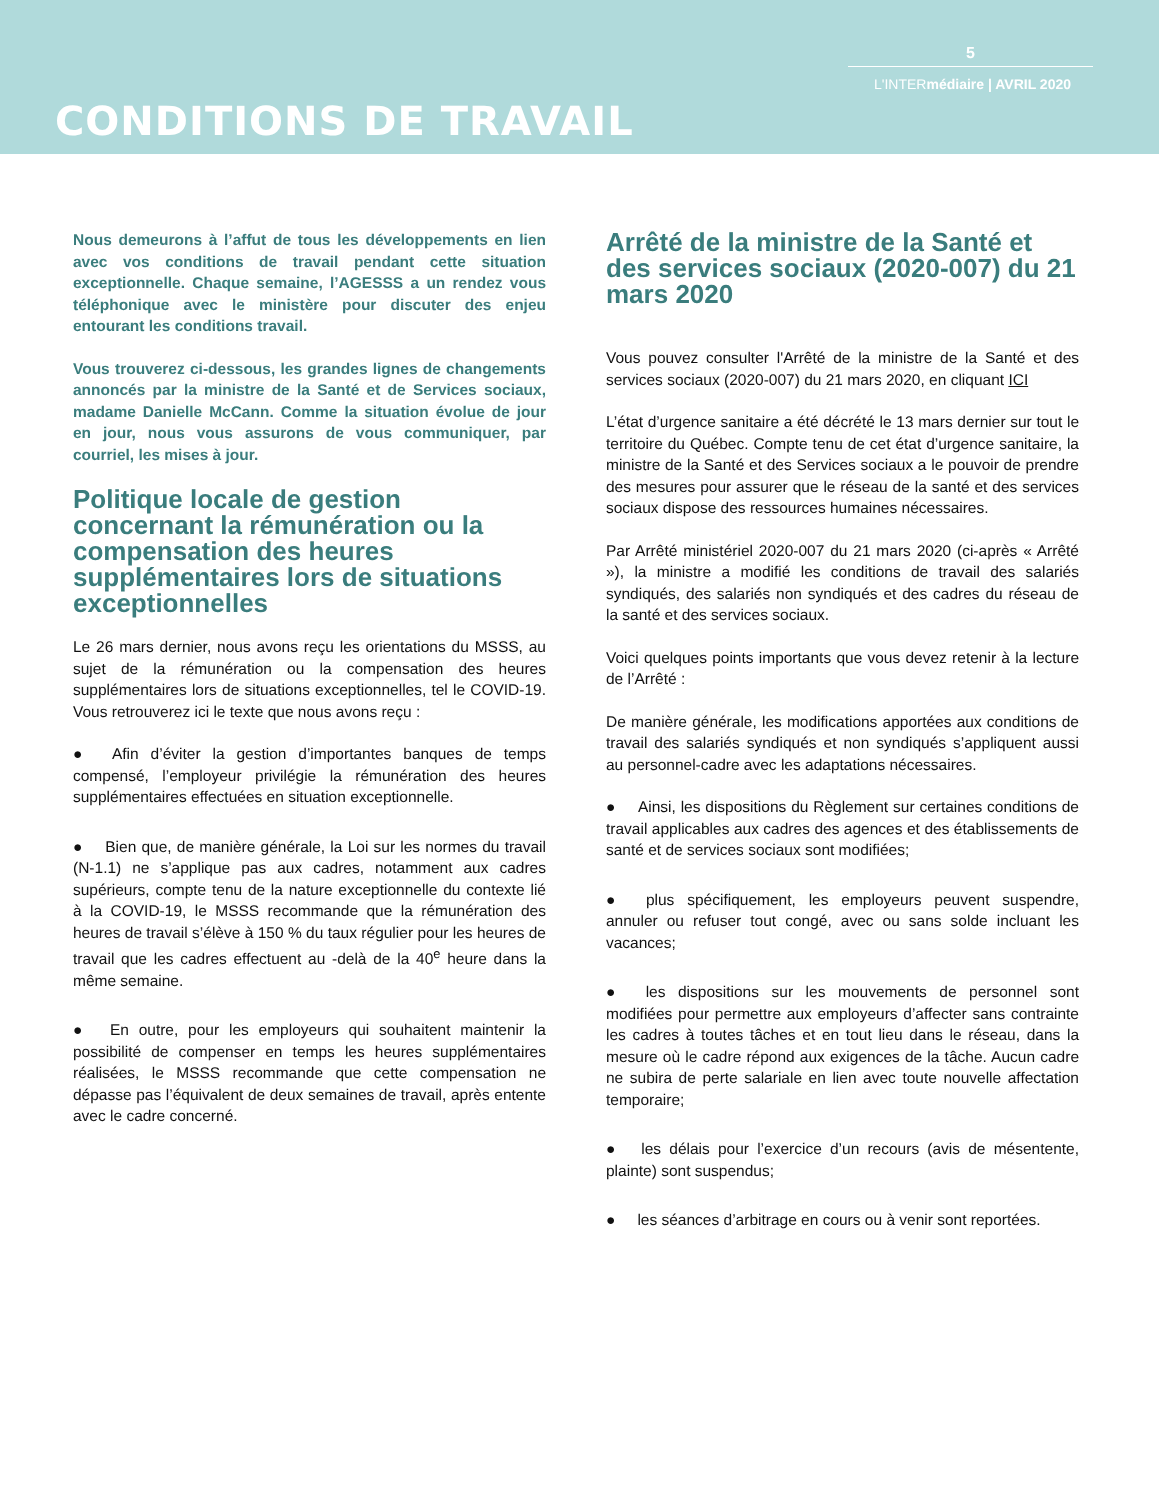5
L'INTERmédiaire | AVRIL 2020
CONDITIONS DE TRAVAIL
Nous demeurons à l’affut de tous les développements en lien avec vos conditions de travail pendant cette situation exceptionnelle. Chaque semaine, l’AGESSS a un rendez vous téléphonique avec le ministère pour discuter des enjeu entourant les conditions travail.
Vous trouverez ci-dessous, les grandes lignes de changements annoncés par la ministre de la Santé et de Services sociaux, madame Danielle McCann. Comme la situation évolue de jour en jour, nous vous assurons de vous communiquer, par courriel, les mises à jour.
Politique locale de gestion concernant la rémunération ou la compensation des heures supplémentaires lors de situations exceptionnelles
Le 26 mars dernier, nous avons reçu les orientations du MSSS, au sujet de la rémunération ou la compensation des heures supplémentaires lors de situations exceptionnelles, tel le COVID-19. Vous retrouverez ici le texte que nous avons reçu :
● Afin d’éviter la gestion d’importantes banques de temps compensé, l’employeur privilégie la rémunération des heures supplémentaires effectuées en situation exceptionnelle.
● Bien que, de manière générale, la Loi sur les normes du travail (N-1.1) ne s’applique pas aux cadres, notamment aux cadres supérieurs, compte tenu de la nature exceptionnelle du contexte lié à la COVID-19, le MSSS recommande que la rémunération des heures de travail s’élève à 150 % du taux régulier pour les heures de travail que les cadres effectuent au -delà de la 40<sup>e</sup> heure dans la même semaine.
● En outre, pour les employeurs qui souhaitent maintenir la possibilité de compenser en temps les heures supplémentaires réalisées, le MSSS recommande que cette compensation ne dépasse pas l’équivalent de deux semaines de travail, après entente avec le cadre concerné.
Arrêté de la ministre de la Santé et des services sociaux (2020-007) du 21 mars 2020
Vous pouvez consulter l'Arrêté de la ministre de la Santé et des services sociaux (2020-007) du 21 mars 2020, en cliquant ICI
L’état d’urgence sanitaire a été décrété le 13 mars dernier sur tout le territoire du Québec. Compte tenu de cet état d’urgence sanitaire, la ministre de la Santé et des Services sociaux a le pouvoir de prendre des mesures pour assurer que le réseau de la santé et des services sociaux dispose des ressources humaines nécessaires.
Par Arrêté ministériel 2020-007 du 21 mars 2020 (ci-après « Arrêté »), la ministre a modifié les conditions de travail des salariés syndiqués, des salariés non syndiqués et des cadres du réseau de la santé et des services sociaux.
Voici quelques points importants que vous devez retenir à la lecture de l’Arrêté :
De manière générale, les modifications apportées aux conditions de travail des salariés syndiqués et non syndiqués s’appliquent aussi au personnel-cadre avec les adaptations nécessaires.
● Ainsi, les dispositions du Règlement sur certaines conditions de travail applicables aux cadres des agences et des établissements de santé et de services sociaux sont modifiées;
● plus spécifiquement, les employeurs peuvent suspendre, annuler ou refuser tout congé, avec ou sans solde incluant les vacances;
● les dispositions sur les mouvements de personnel sont modifiées pour permettre aux employeurs d’affecter sans contrainte les cadres à toutes tâches et en tout lieu dans le réseau, dans la mesure où le cadre répond aux exigences de la tâche. Aucun cadre ne subira de perte salariale en lien avec toute nouvelle affectation temporaire;
● les délais pour l’exercice d’un recours (avis de mésentente, plainte) sont suspendus;
● les séances d’arbitrage en cours ou à venir sont reportées.